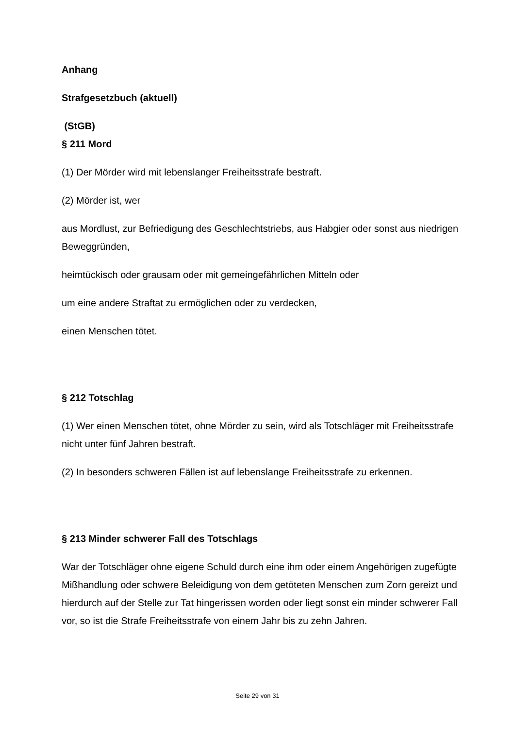Anhang
Strafgesetzbuch (aktuell)
(StGB)
§ 211 Mord
(1) Der Mörder wird mit lebenslanger Freiheitsstrafe bestraft.
(2) Mörder ist, wer
aus Mordlust, zur Befriedigung des Geschlechtstriebs, aus Habgier oder sonst aus niedrigen Beweggründen,
heimtückisch oder grausam oder mit gemeingefährlichen Mitteln oder
um eine andere Straftat zu ermöglichen oder zu verdecken,
einen Menschen tötet.
§ 212 Totschlag
(1) Wer einen Menschen tötet, ohne Mörder zu sein, wird als Totschläger mit Freiheitsstrafe nicht unter fünf Jahren bestraft.
(2) In besonders schweren Fällen ist auf lebenslange Freiheitsstrafe zu erkennen.
§ 213 Minder schwerer Fall des Totschlags
War der Totschläger ohne eigene Schuld durch eine ihm oder einem Angehörigen zugefügte Mißhandlung oder schwere Beleidigung von dem getöteten Menschen zum Zorn gereizt und hierdurch auf der Stelle zur Tat hingerissen worden oder liegt sonst ein minder schwerer Fall vor, so ist die Strafe Freiheitsstrafe von einem Jahr bis zu zehn Jahren.
Seite 29 von 31